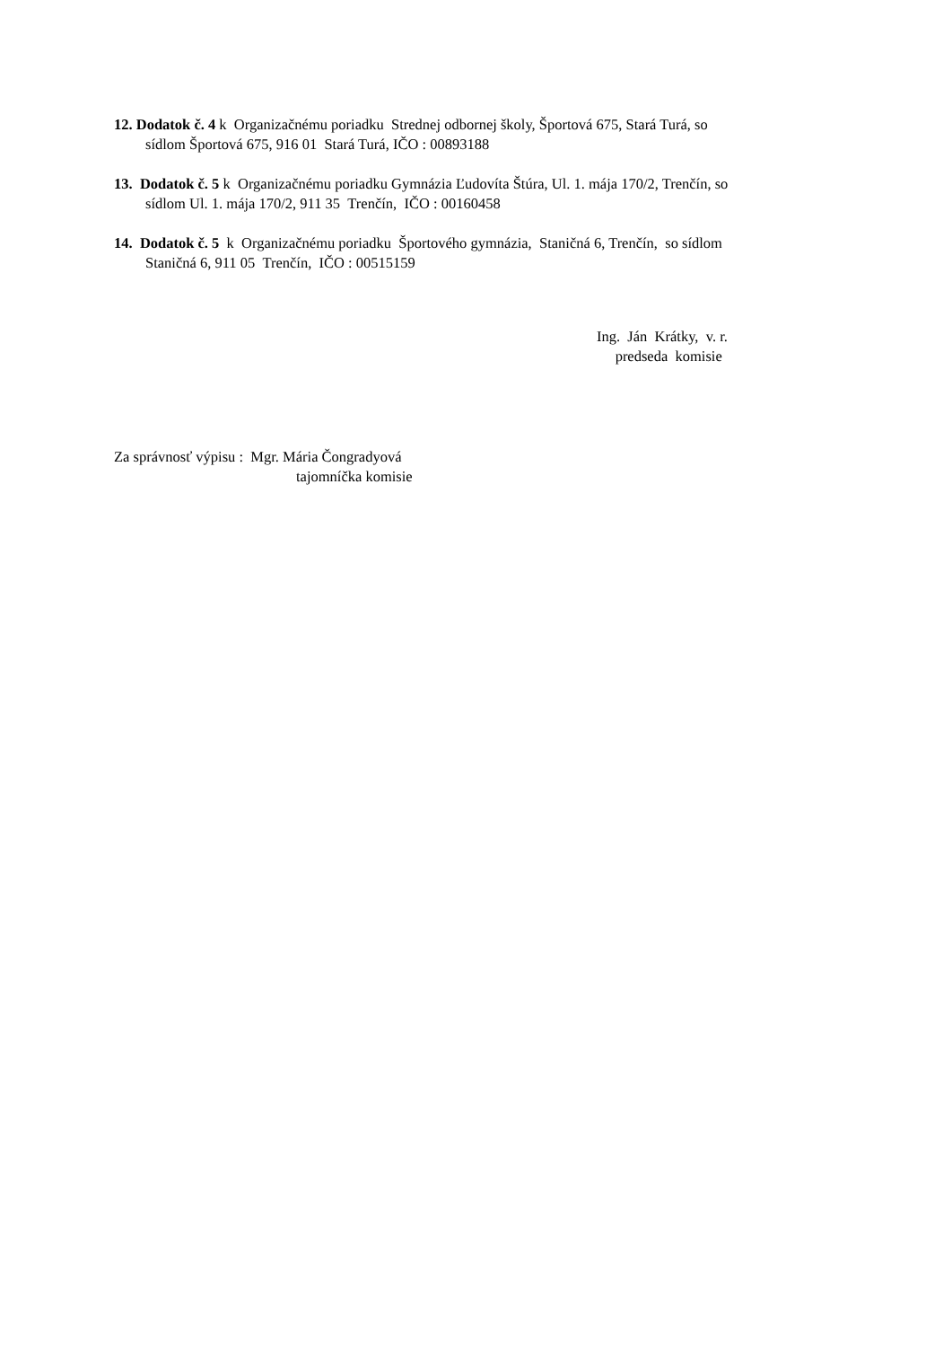12. Dodatok č. 4 k Organizačnému poriadku Strednej odbornej školy, Športová 675, Stará Turá, so
sídlom Športová 675, 916 01 Stará Turá, IČO : 00893188
13. Dodatok č. 5 k Organizačnému poriadku Gymnázia Ľudovíta Štúra, Ul. 1. mája 170/2, Trenčín, so
sídlom Ul. 1. mája 170/2, 911 35 Trenčín, IČO : 00160458
14. Dodatok č. 5 k Organizačnému poriadku Športového gymnázia, Staničná 6, Trenčín, so sídlom
Staničná 6, 911 05 Trenčín, IČO : 00515159
Ing. Ján Krátky, v. r.
predseda komisie
Za správnosť výpisu : Mgr. Mária Čongradyová
tajomníčka komisie